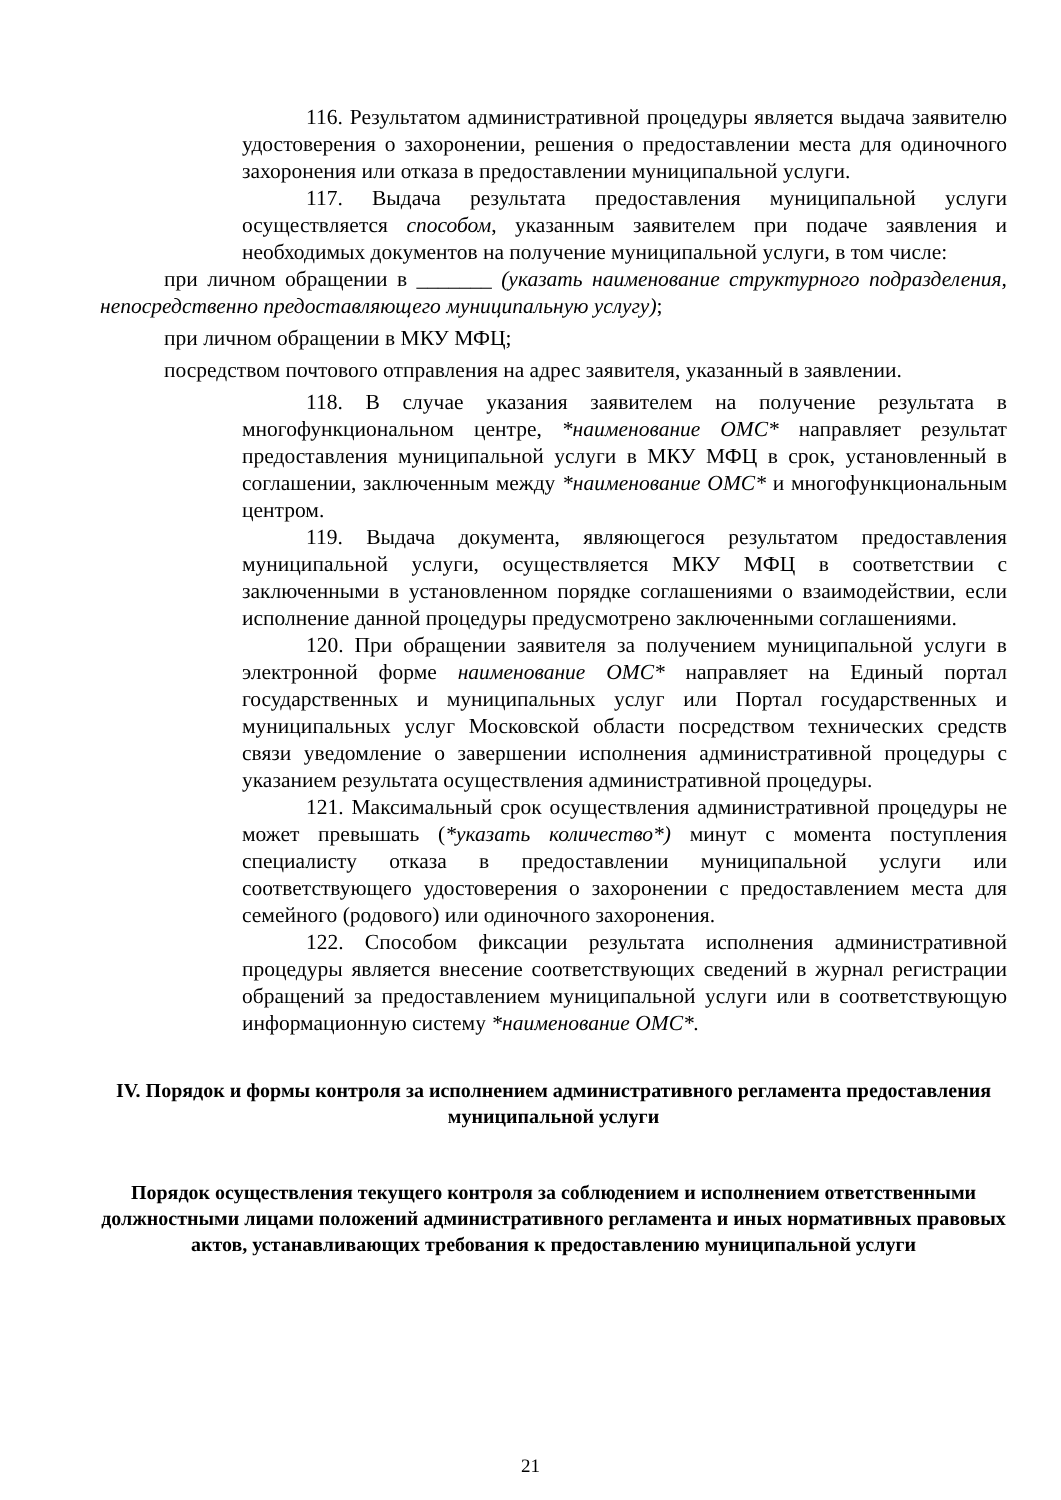116. Результатом административной процедуры является выдача заявителю удостоверения о захоронении, решения о предоставлении места для одиночного захоронения или отказа в предоставлении муниципальной услуги.
117. Выдача результата предоставления муниципальной услуги осуществляется способом, указанным заявителем при подаче заявления и необходимых документов на получение муниципальной услуги, в том числе:
при личном обращении в _______ (указать наименование структурного подразделения, непосредственно предоставляющего муниципальную услугу);
при личном обращении в МКУ МФЦ;
посредством почтового отправления на адрес заявителя, указанный в заявлении.
118. В случае указания заявителем на получение результата в многофункциональном центре, *наименование ОМС* направляет результат предоставления муниципальной услуги в МКУ МФЦ в срок, установленный в соглашении, заключенным между *наименование ОМС* и многофункциональным центром.
119. Выдача документа, являющегося результатом предоставления муниципальной услуги, осуществляется МКУ МФЦ в соответствии с заключенными в установленном порядке соглашениями о взаимодействии, если исполнение данной процедуры предусмотрено заключенными соглашениями.
120. При обращении заявителя за получением муниципальной услуги в электронной форме наименование ОМС* направляет на Единый портал государственных и муниципальных услуг или Портал государственных и муниципальных услуг Московской области посредством технических средств связи уведомление о завершении исполнения административной процедуры с указанием результата осуществления административной процедуры.
121. Максимальный срок осуществления административной процедуры не может превышать (*указать количество*) минут с момента поступления специалисту отказа в предоставлении муниципальной услуги или соответствующего удостоверения о захоронении с предоставлением места для семейного (родового) или одиночного захоронения.
122. Способом фиксации результата исполнения административной процедуры является внесение соответствующих сведений в журнал регистрации обращений за предоставлением муниципальной услуги или в соответствующую информационную систему *наименование ОМС*.
IV. Порядок и формы контроля за исполнением административного регламента предоставления муниципальной услуги
Порядок осуществления текущего контроля за соблюдением и исполнением ответственными должностными лицами положений административного регламента и иных нормативных правовых актов, устанавливающих требования к предоставлению муниципальной услуги
21